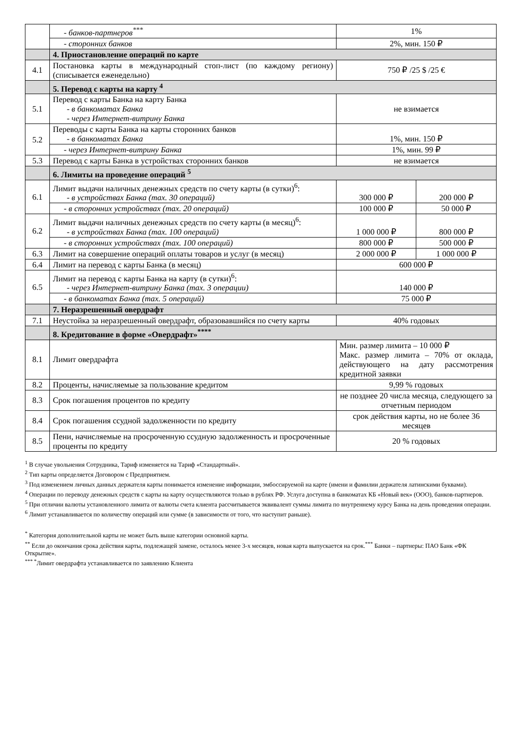| | - банков-партнеров<sup>***</sup> | 1% | |
| | - сторонних банков | 2%, мин. 150 ₽ | |
| | 4. Приостановление операций по карте | | |
| 4.1 | Постановка карты в международный стоп-лист (по каждому региону) (списывается еженедельно) | 750 ₽ /25 $ /25 € | |
| | 5. Перевод с карты на карту <sup>4</sup> | | |
| 5.1 | Перевод с карты Банка на карту Банка - в банкоматах Банка - через Интернет-витрину Банка | не взимается | |
| 5.2 | Переводы с карты Банка на карты сторонних банков - в банкоматах Банка | 1%, мин. 150 ₽ | |
| | - через Интернет-витрину Банка | 1%, мин. 99 ₽ | |
| 5.3 | Перевод с карты Банка в устройствах сторонних банков | не взимается | |
| | 6. Лимиты на проведение операций <sup>5</sup> | | |
| 6.1 | Лимит выдачи наличных денежных средств по счету карты (в сутки)<sup>6</sup>: - в устройствах Банка (max. 30 операций) | 300 000 ₽ | 200 000 ₽ |
| | - в сторонних устройствах (max. 20 операций) | 100 000 ₽ | 50 000 ₽ |
| 6.2 | Лимит выдачи наличных денежных средств по счету карты (в месяц)<sup>6</sup>: - в устройствах Банка (max. 100 операций) | 1 000 000 ₽ | 800 000 ₽ |
| | - в сторонних устройствах (max. 100 операций) | 800 000 ₽ | 500 000 ₽ |
| 6.3 | Лимит на совершение операций оплаты товаров и услуг (в месяц) | 2 000 000 ₽ | 1 000 000 ₽ |
| 6.4 | Лимит на перевод с карты Банка (в месяц) | 600 000 ₽ | |
| 6.5 | Лимит на перевод с карты Банка на карту (в сутки)<sup>6</sup>: - через Интернет-витрину Банка (max. 3 операции) | 140 000 ₽ | |
| | - в банкоматах Банка (max. 5 операций) | 75 000 ₽ | |
| | 7. Неразрешенный овердрафт | | |
| 7.1 | Неустойка за неразрешенный овердрафт, образовавшийся по счету карты | 40% годовых | |
| | 8. Кредитование в форме «Овердрафт»<sup>****</sup> | | |
| 8.1 | Лимит овердрафта | Мин. размер лимита – 10 000 ₽ Макс. размер лимита – 70% от оклада, действующего на дату рассмотрения кредитной заявки | |
| 8.2 | Проценты, начисляемые за пользование кредитом | 9,99 % годовых | |
| 8.3 | Срок погашения процентов по кредиту | не позднее 20 числа месяца, следующего за отчетным периодом | |
| 8.4 | Срок погашения ссудной задолженности по кредиту | срок действия карты, но не более 36 месяцев | |
| 8.5 | Пени, начисляемые на просроченную ссудную задолженность и просроченные проценты по кредиту | 20 % годовых | |
<sup>1</sup> В случае увольнения Сотрудника, Тариф изменяется на Тариф «Стандартный».
<sup>2</sup> Тип карты определяется Договором с Предприятием.
<sup>3</sup> Под изменением личных данных держателя карты понимается изменение информации, эмбоссируемой на карте (имени и фамилии держателя латинскими буквами).
<sup>4</sup> Операции по переводу денежных средств с карты на карту осуществляются только в рублях РФ. Услуга доступна в банкоматах КБ «Новый век» (ООО), банков-партнеров.
<sup>5</sup> При отличии валюты установленного лимита от валюты счета клиента рассчитывается эквивалент суммы лимита по внутреннему курсу Банка на день проведения операции.
<sup>6</sup> Лимит устанавливается по количеству операций или сумме (в зависимости от того, что наступит раньше).
<sup>*</sup> Категория дополнительной карты не может быть выше категории основной карты.
<sup>**</sup> Если до окончания срока действия карты, подлежащей замене, осталось менее 3-х месяцев, новая карта выпускается на срок.<sup>***</sup> Банки – партнеры: ПАО Банк «ФК Открытие».
<sup>*** *</sup>Лимит овердрафта устанавливается по заявлению Клиента